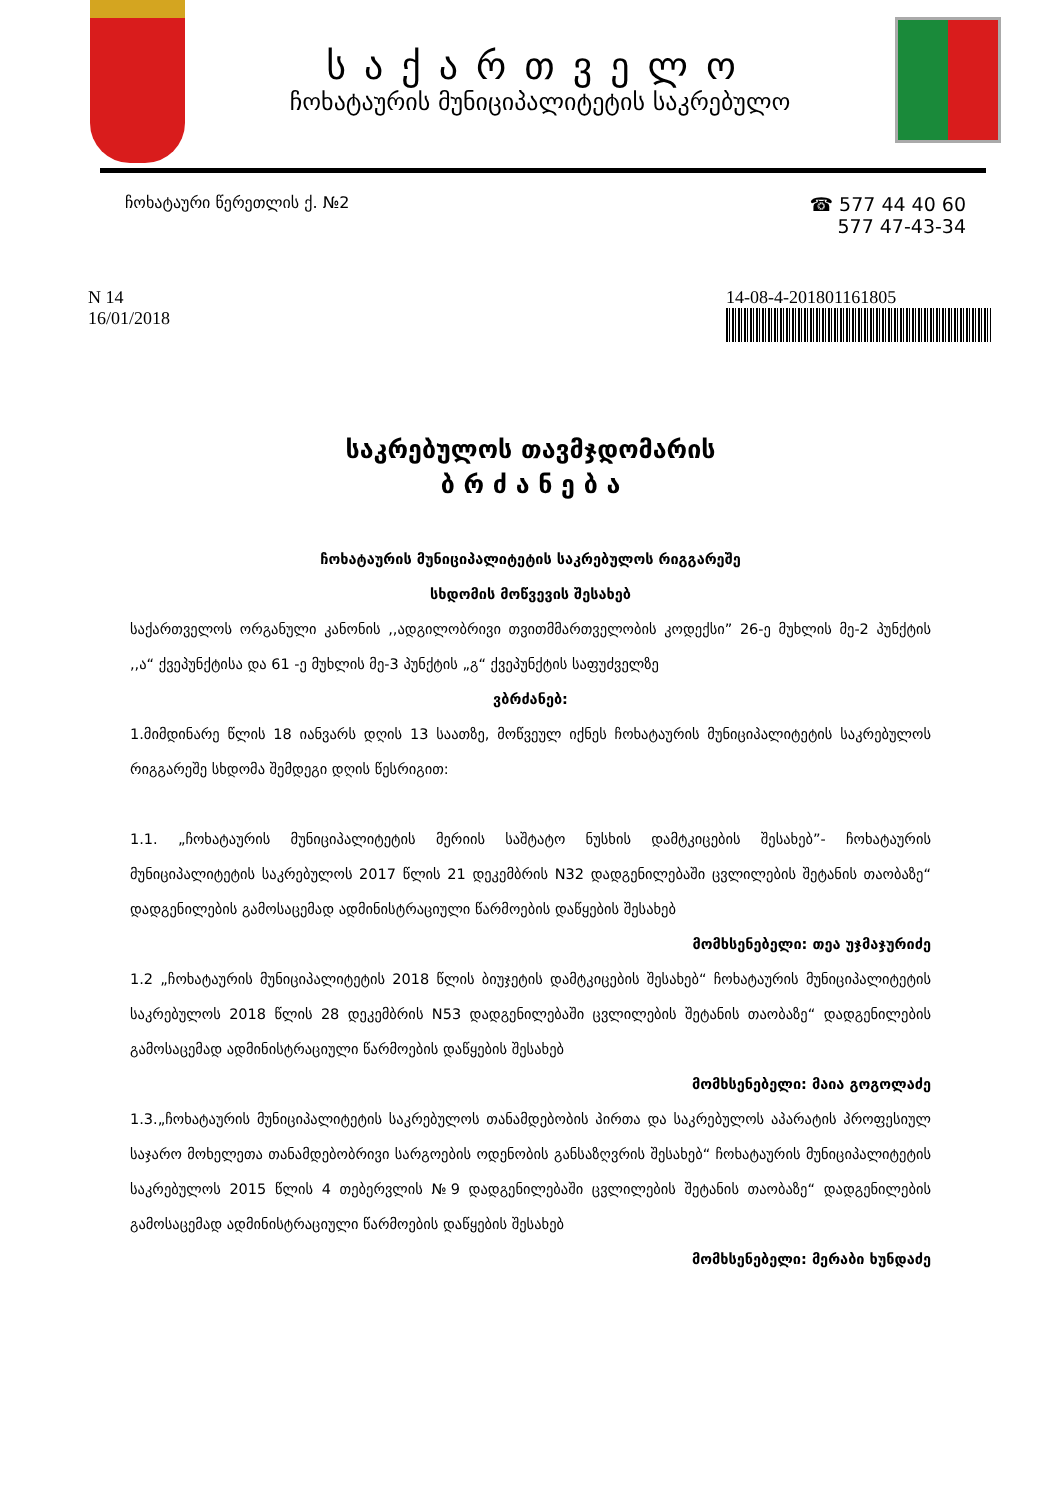საქართველო
ჩოხატაურის მუნიციპალიტეტის საკრებულო
ჩოხატაური წერეთლის ქ. №2
☎ 577 44 40 60
577 47-43-34
N 14
16/01/2018
14-08-4-201801161805
საკრებულოს თავმჯდომარის
ბ რ ძ ა ნ ე ბ ა
ჩოხატაურის მუნიციპალიტეტის საკრებულოს რიგგარეშე
სხდომის მოწვევის შესახებ
საქართველოს ორგანული კანონის ,,ადგილობრივი თვითმმართველობის კოდექსი” 26-ე მუხლის მე-2 პუნქტის ,,ა“ ქვეპუნქტისა და 61 -ე მუხლის მე-3 პუნქტის „გ“ ქვეპუნქტის საფუძველზე
ვბრძანებ:
1.მიმდინარე წლის 18 იანვარს დღის 13 საათზე, მოწვეულ იქნეს ჩოხატაურის მუნიციპალიტეტის საკრებულოს რიგგარეშე სხდომა შემდეგი დღის წესრიგით:
1.1. „ჩოხატაურის მუნიციპალიტეტის მერიის საშტატო ნუსხის დამტკიცების შესახებ”- ჩოხატაურის მუნიციპალიტეტის საკრებულოს 2017 წლის 21 დეკემბრის N32 დადგენილებაში ცვლილების შეტანის თაობაზე“ დადგენილების გამოსაცემად ადმინისტრაციული წარმოების დაწყების შესახებ
მომხსენებელი: თეა უჯმაჯურიძე
1.2 „ჩოხატაურის მუნიციპალიტეტის 2018 წლის ბიუჯეტის დამტკიცების შესახებ“ ჩოხატაურის მუნიციპალიტეტის საკრებულოს 2018 წლის 28 დეკემბრის N53 დადგენილებაში ცვლილების შეტანის თაობაზე“ დადგენილების გამოსაცემად ადმინისტრაციული წარმოების დაწყების შესახებ
მომხსენებელი: მაია გოგოლაძე
1.3.„ჩოხატაურის მუნიციპალიტეტის საკრებულოს თანამდებობის პირთა და საკრებულოს აპარატის პროფესიულ საჯარო მოხელეთა თანამდებობრივი სარგოების ოდენობის განსაზღვრის შესახებ“ ჩოხატაურის მუნიციპალიტეტის საკრებულოს 2015 წლის 4 თებერვლის №9 დადგენილებაში ცვლილების შეტანის თაობაზე“ დადგენილების გამოსაცემად ადმინისტრაციული წარმოების დაწყების შესახებ
მომხსენებელი: მერაბი ხუნდაძე